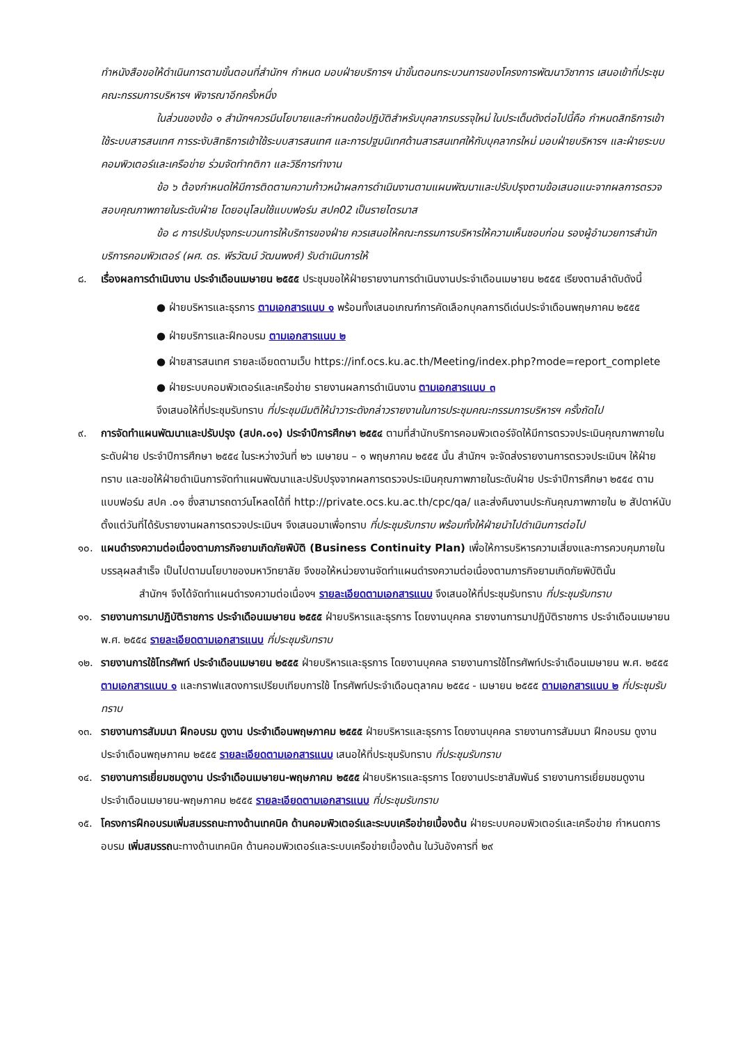ทำหนังสือขอให้ดำเนินการตามขั้นตอนที่สำนักฯ กำหนด มอบฝ่ายบริการฯ นำขั้นตอนกระบวนการของโครงการพัฒนาวิชาการ เสนอเข้าที่ประชุมคณะกรรมการบริหารฯ พิจารณาอีกครั้งหนึ่ง
ในส่วนของข้อ ๑ สำนักฯควรมีนโยบายและกำหนดข้อปฏิบัติสำหรับบุคลากรบรรจุใหม่ ในประเด็นดังต่อไปนี้คือ กำหนดสิทธิการเข้าใช้ระบบสารสนเทศ การระงับสิทธิการเข้าใช้ระบบสารสนเทศ และการปฐมนิเทศด้านสารสนเทศให้กับบุคลากรใหม่ มอบฝ่ายบริหารฯ และฝ่ายระบบคอมพิวเตอร์และเครือข่าย ร่วมจัดทำกติกา และวิธีการทำงาน
ข้อ ๖ ต้องกำหนดให้มีการติดตามความก้าวหน้าผลการดำเนินงานตามแผนพัฒนาและปรับปรุงตามข้อเสนอแนะจากผลการตรวจสอบคุณภาพภายในระดับฝ่าย โดยอนุโลมใช้แบบฟอร์ม สปค02 เป็นรายไตรมาส
ข้อ ๘ การปรับปรุงกระบวนการให้บริการของฝ่าย ควรเสนอให้คณะกรรมการบริหารให้ความเห็นชอบก่อน รองผู้อำนวยการสำนักบริการคอมพิวเตอร์ (ผศ. ดร. พีรวัฒน์ วัฒนพงศ์) รับดำเนินการให้
๘. เรื่องผลการดำเนินงาน ประจำเดือนเมษายน ๒๕๕๕ ประชุมขอให้ฝ่ายรายงานการดำเนินงานประจำเดือนเมษายน ๒๕๕๕ เรียงตามลำดับดังนี้
● ฝ่ายบริหารและธุรการ ตามเอกสารแนบ ๑ พร้อมทั้งเสนอเกณฑ์การคัดเลือกบุคลการดีเด่นประจำเดือนพฤษภาคม ๒๕๕๕
● ฝ่ายบริการและฝึกอบรม ตามเอกสารแนบ ๒
● ฝ่ายสารสนเทศ รายละเอียดตามเว็บ https://inf.ocs.ku.ac.th/Meeting/index.php?mode=report_complete
● ฝ่ายระบบคอมพิวเตอร์และเครือข่าย รายงานผลการดำเนินงาน ตามเอกสารแนบ ๓
จึงเสนอให้ที่ประชุมรับทราบ ที่ประชุมมีมติให้นำวาระดังกล่าวรายงานในการประชุมคณะกรรมการบริหารฯ ครั้งถัดไป
๙. การจัดทำแผนพัฒนาและปรับปรุง (สปค.๐๑) ประจำปีการศึกษา ๒๕๕๔ ตามที่สำนักบริการคอมพิวเตอร์จัดให้มีการตรวจประเมินคุณภาพภายในระดับฝ่าย ประจำปีการศึกษา ๒๕๕๔ ในระหว่างวันที่ ๒๖ เมษายน – ๑ พฤษภาคม ๒๕๕๕ นั้น สำนักฯ จะจัดส่งรายงานการตรวจประเมินฯ ให้ฝ่ายทราบ และขอให้ฝ่ายดำเนินการจัดทำแผนพัฒนาและปรับปรุงจากผลการตรวจประเมินคุณภาพภายในระดับฝ่าย ประจำปีการศึกษา ๒๕๕๔ ตามแบบฟอร์ม สปค .๐๑ ซึ่งสามารถดาว์นโหลดได้ที่ http://private.ocs.ku.ac.th/cpc/qa/ และส่งคืนงานประกันคุณภาพภายใน ๒ สัปดาห์นับตั้งแต่วันที่ได้รับรายงานผลการตรวจประเมินฯ จึงเสนอมาเพื่อทราบ ที่ประชุมรับทราบ พร้อมทั้งให้ฝ่ายนำไปดำเนินการต่อไป
๑๐. แผนดำรงความต่อเนื่องตามภารกิจยามเกิดภัยพิบัติ (Business Continuity Plan) เพื่อให้การบริหารความเสี่ยงและการควบคุมภายในบรรลุผลสำเร็จ เป็นไปตามนโยบาของมหาวิทยาลัย จึงขอให้หน่วยงานจัดทำแผนดำรงความต่อเนื่องตามภารกิจยามเกิดภัยพิบัตินั้น
สำนักฯ จึงได้จัดทำแผนดำรงความต่อเนื่องฯ รายละเอียดตามเอกสารแนบ จึงเสนอให้ที่ประชุมรับทราบ ที่ประชุมรับทราบ
๑๑. รายงานการมาปฏิบัติราชการ ประจำเดือนเมษายน ๒๕๕๕ ฝ่ายบริหารและธุรการ โดยงานบุคคล รายงานการมาปฏิบัติราชการ ประจำเดือนเมษายน พ.ศ. ๒๕๕๔ รายละเอียดตามเอกสารแนบ ที่ประชุมรับทราบ
๑๒. รายงานการใช้โทรศัพท์ ประจำเดือนเมษายน ๒๕๕๕ ฝ่ายบริหารและธุรการ โดยงานบุคคล รายงานการใช้โทรศัพท์ประจำเดือนเมษายน พ.ศ. ๒๕๕๕ ตามเอกสารแนบ ๑ และกราฟแสดงการเปรียบเทียบการใช้ โทรศัพท์ประจำเดือนตุลาคม ๒๕๕๔ - เมษายน ๒๕๕๕ ตามเอกสารแนบ ๒ ที่ประชุมรับทราบ
๑๓. รายงานการสัมมนา ฝึกอบรม ดูงาน ประจำเดือนพฤษภาคม ๒๕๕๕ ฝ่ายบริหารและธุรการ โดยงานบุคคล รายงานการสัมมนา ฝึกอบรม ดูงาน ประจำเดือนพฤษภาคม ๒๕๕๕ รายละเอียดตามเอกสารแนบ เสนอให้ที่ประชุมรับทราบ ที่ประชุมรับทราบ
๑๔. รายงานการเยี่ยมชมดูงาน ประจำเดือนเมษายน-พฤษภาคม ๒๕๕๕ ฝ่ายบริหารและธุรการ โดยงานประชาสัมพันธ์ รายงานการเยี่ยมชมดูงาน ประจำเดือนเมษายน-พฤษภาคม ๒๕๕๕ รายละเอียดตามเอกสารแนบ ที่ประชุมรับทราบ
๑๕. โครงการฝึกอบรมเพิ่มสมรรถนะทางด้านเทคนิค ด้านคอมพิวเตอร์และระบบเครือข่ายเบื้องต้น ฝ่ายระบบคอมพิวเตอร์และเครือข่าย กำหนดการอบรม เพิ่มสมรรถนะทางด้านเทคนิค ด้านคอมพิวเตอร์และระบบเครือข่ายเบื้องต้น ในวันอังคารที่ ๒๙